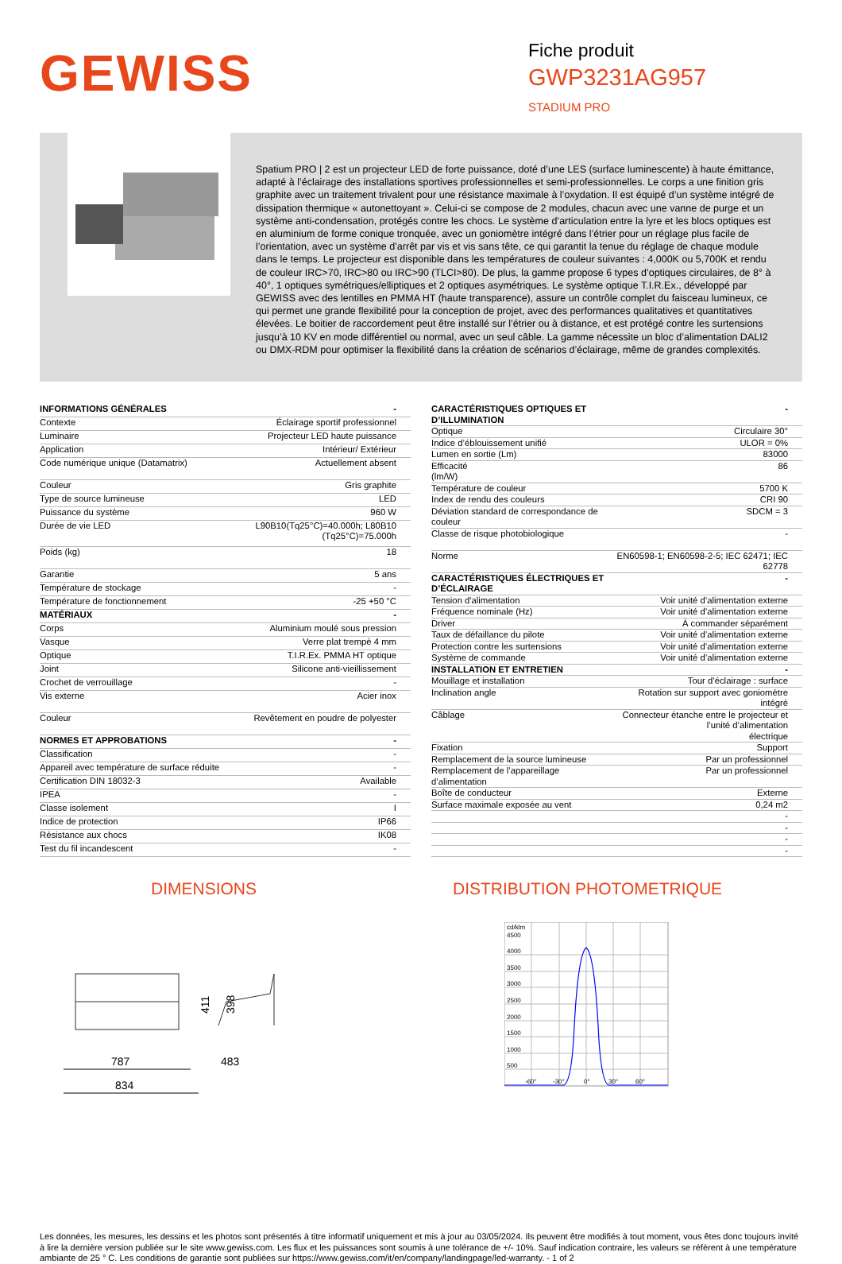GEWISS
Fiche produit
GWP3231AG957
STADIUM PRO
Spatium PRO | 2 est un projecteur LED de forte puissance, doté d’une LES (surface luminescente) à haute émittance, adapté à l’éclairage des installations sportives professionnelles et semi-professionnelles. Le corps a une finition gris graphite avec un traitement trivalent pour une résistance maximale à l’oxydation. Il est équipé d’un système intégré de dissipation thermique « autonettoyant ». Celui-ci se compose de 2 modules, chacun avec une vanne de purge et un système anti-condensation, protégés contre les chocs. Le système d’articulation entre la lyre et les blocs optiques est en aluminium de forme conique tronquée, avec un goniomètre intégré dans l’étrier pour un réglage plus facile de l’orientation, avec un système d’arrêt par vis et vis sans tête, ce qui garantit la tenue du réglage de chaque module dans le temps. Le projecteur est disponible dans les températures de couleur suivantes : 4,000K ou 5,700K et rendu de couleur IRC>70, IRC>80 ou IRC>90 (TLCI>80). De plus, la gamme propose 6 types d’optiques circulaires, de 8° à 40°, 1 optiques symétriques/elliptiques et 2 optiques asymétriques. Le système optique T.I.R.Ex., développé par GEWISS avec des lentilles en PMMA HT (haute transparence), assure un contrôle complet du faisceau lumineux, ce qui permet une grande flexibilité pour la conception de projet, avec des performances qualitatives et quantitatives élevées. Le boitier de raccordement peut être installé sur l’étrier ou à distance, et est protégé contre les surtensions jusqu’à 10 KV en mode différentiel ou normal, avec un seul câble. La gamme nécessite un bloc d’alimentation DALI2 ou DMX-RDM pour optimiser la flexibilité dans la création de scénarios d’éclairage, même de grandes complexités.
| INFORMATIONS GÉNÉRALES | - |
| --- | --- |
| Contexte | Éclairage sportif professionnel |
| Luminaire | Projecteur LED haute puissance |
| Application | Intérieur/ Extérieur |
| Code numérique unique (Datamatrix) | Actuellement absent |
| Couleur | Gris graphite |
| Type de source lumineuse | LED |
| Puissance du système | 960 W |
| Durée de vie LED | L90B10(Tq25°C)=40.000h; L80B10 (Tq25°C)=75.000h |
| Poids (kg) | 18 |
| Garantie | 5 ans |
| Température de stockage | - |
| Température de fonctionnement | -25 +50 °C |
| MATÉRIAUX | - |
| Corps | Aluminium moulé sous pression |
| Vasque | Verre plat trempé 4 mm |
| Optique | T.I.R.Ex. PMMA HT optique |
| Joint | Silicone anti-vieillissement |
| Crochet de verrouillage | - |
| Vis externe | Acier inox |
| Couleur | Revêtement en poudre de polyester |
| NORMES ET APPROBATIONS | - |
| Classification | - |
| Appareil avec température de surface réduite | - |
| Certification DIN 18032-3 | Available |
| IPEA | - |
| Classe isolement | I |
| Indice de protection | IP66 |
| Résistance aux chocs | IK08 |
| Test du fil incandescent | - |
| CARACTÉRISTIQUES OPTIQUES ET D’ILLUMINATION | - |
| --- | --- |
| Optique | Circulaire 30° |
| Indice d’éblouissement unifié | ULOR = 0% |
| Lumen en sortie (Lm) | 83000 |
| Efficacité (lm/W) | 86 |
| Température de couleur | 5700 K |
| Index de rendu des couleurs | CRI 90 |
| Déviation standard de correspondance de couleur | SDCM = 3 |
| Classe de risque photobiologique | - |
| Norme | EN60598-1; EN60598-2-5; IEC 62471; IEC 62778 |
| CARACTÉRISTIQUES ÉLECTRIQUES ET D’ÉCLAIRAGE | - |
| Tension d'alimentation | Voir unité d’alimentation externe |
| Fréquence nominale (Hz) | Voir unité d’alimentation externe |
| Driver | À commander séparément |
| Taux de défaillance du pilote | Voir unité d’alimentation externe |
| Protection contre les surtensions | Voir unité d’alimentation externe |
| Système de commande | Voir unité d’alimentation externe |
| INSTALLATION ET ENTRETIEN | - |
| Mouillage et installation | Tour d’éclairage : surface |
| Inclination angle | Rotation sur support avec goniomètre intégré |
| Câblage | Connecteur étanche entre le projecteur et l’unité d’alimentation électrique |
| Fixation | Support |
| Remplacement de la source lumineuse | Par un professionnel |
| Remplacement de l’appareillage d’alimentation | Par un professionnel |
| Boîte de conducteur | Externe |
| Surface maximale exposée au vent | 0,24 m2 |
| | - |
| | - |
| | - |
| | - |
DIMENSIONS
787
834
483
411
398
DISTRIBUTION PHOTOMETRIQUE
cd/klm
4500
4000
3500
3000
2500
2000
1500
1000
500
-60°
-30°
0°
30°
60°
Les données, les mesures, les dessins et les photos sont présentés à titre informatif uniquement et mis à jour au 03/05/2024. Ils peuvent être modifiés à tout moment, vous êtes donc toujours invité à lire la dernière version publiée sur le site www.gewiss.com. Les flux et les puissances sont soumis à une tolérance de +/- 10%. Sauf indication contraire, les valeurs se réfèrent à une température ambiante de 25 ° C. Les conditions de garantie sont publiées sur https://www.gewiss.com/it/en/company/landingpage/led-warranty. - 1 of 2